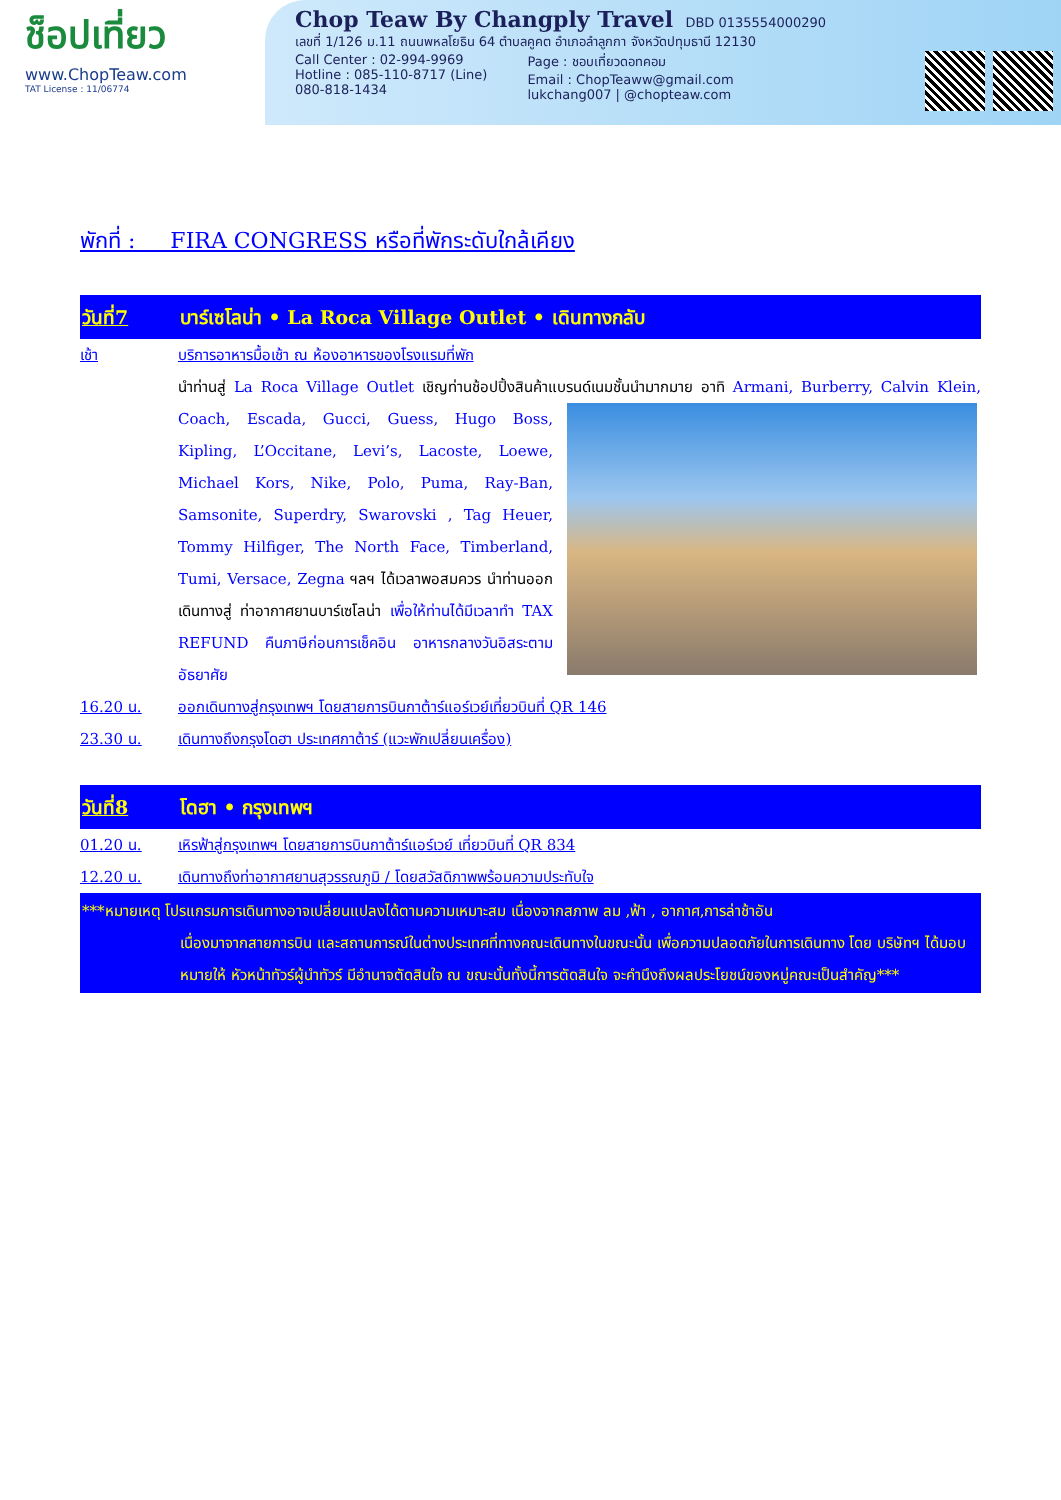ช็อปเที่ยว
www.ChopTeaw.com
TAT License : 11/06774
Chop Teaw By Changply Travel DBD 0135554000290
เลขที่ 1/126 ม.11 ถนนพหลโยธิน 64 ตำบลคูคต อำเภอลำลูกกา จังหวัดปทุมธานี 12130
Call Center : 02-994-9969
Hotline : 085-110-8717 (Line)
080-818-1434
Page : ชอบเที่ยวดอทคอม
Email : ChopTeaww@gmail.com
lukchang007 | @chopteaw.com
พักที่ : FIRA CONGRESS หรือที่พักระดับใกล้เคียง
วันที่7 บาร์เซโลน่า • La Roca Village Outlet • เดินทางกลับ
เช้า บริการอาหารมื้อเช้า ณ ห้องอาหารของโรงแรมที่พัก
นำท่านสู่ La Roca Village Outlet เชิญท่านช้อปปิ้งสินค้าแบรนด์เนมชั้นนำมากมาย อาทิ Armani, Burberry, Calvin
Klein, Coach, Escada, Gucci, Guess, Hugo Boss, Kipling, L’Occitane, Levi’s, Lacoste, Loewe, Michael Kors, Nike, Polo, Puma, Ray-Ban, Samsonite, Superdry, Swarovski , Tag Heuer, Tommy Hilfiger, The North Face, Timberland, Tumi, Versace, Zegna ฯลฯ ได้เวลาพอสมควร นำท่านออกเดินทางสู่ ท่าอากาศยานบาร์เซโลน่า เพื่อให้ท่านได้มีเวลาทำ TAX REFUND คืนภาษีก่อนการเช็คอิน อาหารกลางวันอิสระตามอัธยาศัย
16.20 น. ออกเดินทางสู่กรุงเทพฯ โดยสายการบินกาต้าร์แอร์เวย์เที่ยวบินที่ QR 146
23.30 น. เดินทางถึงกรุงโดฮา ประเทศกาต้าร์ (แวะพักเปลี่ยนเครื่อง)
วันที่8 โดฮา • กรุงเทพฯ
01.20 น. เหิรฟ้าสู่กรุงเทพฯ โดยสายการบินกาต้าร์แอร์เวย์ เที่ยวบินที่ QR 834
12.20 น. เดินทางถึงท่าอากาศยานสุวรรณภูมิ / โดยสวัสดิภาพพร้อมความประทับใจ
***หมายเหตุ โปรแกรมการเดินทางอาจเปลี่ยนแปลงได้ตามความเหมาะสม เนื่องจากสภาพ ลม ,ฟ้า , อากาศ,การล่าช้าอัน
เนื่องมาจากสายการบิน และสถานการณ์ในต่างประเทศที่ทางคณะเดินทางในขณะนั้น เพื่อความปลอดภัยในการเดินทาง โดย บริษัทฯ ได้มอบหมายให้ หัวหน้าทัวร์ผู้นำทัวร์ มีอำนาจตัดสินใจ ณ ขณะนั้นทั้งนี้การตัดสินใจ จะคำนึงถึงผลประโยชน์ของหมู่คณะเป็นสำคัญ***